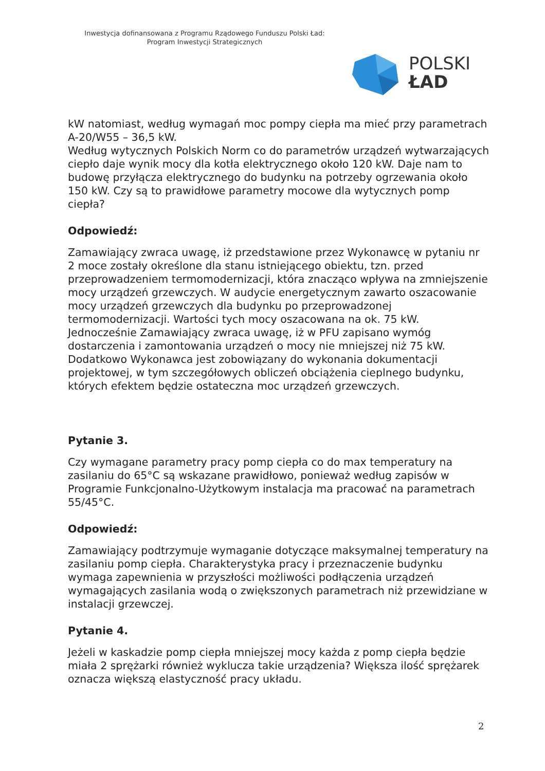Inwestycja dofinansowana z Programu Rządowego Funduszu Polski Ład:
Program Inwestycji Strategicznych
POLSKI
ŁAD
kW natomiast, według wymagań moc pompy ciepła ma mieć przy parametrach A-20/W55 – 36,5 kW.
Według wytycznych Polskich Norm co do parametrów urządzeń wytwarzających ciepło daje wynik mocy dla kotła elektrycznego około 120 kW. Daje nam to budowę przyłącza elektrycznego do budynku na potrzeby ogrzewania około 150 kW. Czy są to prawidłowe parametry mocowe dla wytycznych pomp ciepła?
Odpowiedź:
Zamawiający zwraca uwagę, iż przedstawione przez Wykonawcę w pytaniu nr 2 moce zostały określone dla stanu istniejącego obiektu, tzn. przed przeprowadzeniem termomodernizacji, która znacząco wpływa na zmniejszenie mocy urządzeń grzewczych. W audycie energetycznym zawarto oszacowanie mocy urządzeń grzewczych dla budynku po przeprowadzonej termomodernizacji. Wartości tych mocy oszacowana na ok. 75 kW. Jednocześnie Zamawiający zwraca uwagę, iż w PFU zapisano wymóg dostarczenia i zamontowania urządzeń o mocy nie mniejszej niż 75 kW. Dodatkowo Wykonawca jest zobowiązany do wykonania dokumentacji projektowej, w tym szczegółowych obliczeń obciążenia cieplnego budynku, których efektem będzie ostateczna moc urządzeń grzewczych.
Pytanie 3.
Czy wymagane parametry pracy pomp ciepła co do max temperatury na zasilaniu do 65°C są wskazane prawidłowo, ponieważ według zapisów w Programie Funkcjonalno-Użytkowym instalacja ma pracować na parametrach 55/45°C.
Odpowiedź:
Zamawiający podtrzymuje wymaganie dotyczące maksymalnej temperatury na zasilaniu pomp ciepła. Charakterystyka pracy i przeznaczenie budynku wymaga zapewnienia w przyszłości możliwości podłączenia urządzeń wymagających zasilania wodą o zwiększonych parametrach niż przewidziane w instalacji grzewczej.
Pytanie 4.
Jeżeli w kaskadzie pomp ciepła mniejszej mocy każda z pomp ciepła będzie miała 2 sprężarki również wyklucza takie urządzenia? Większa ilość sprężarek oznacza większą elastyczność pracy układu.
2